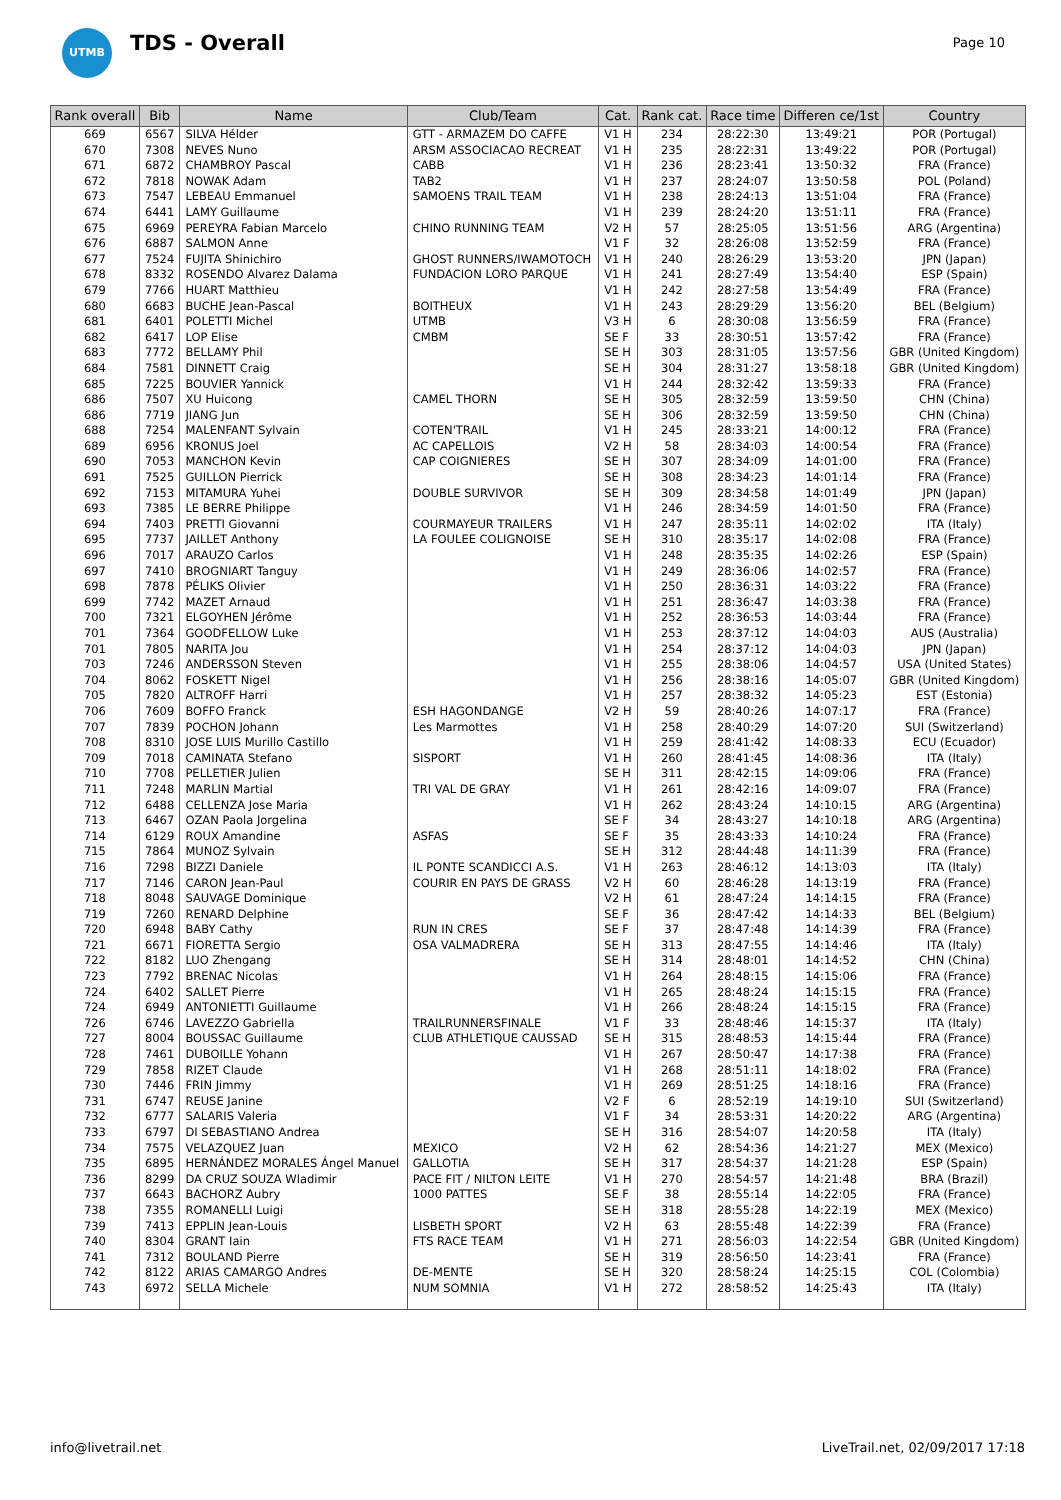UTMB
TDS - Overall
Page 10
| Rank overall | Bib | Name | Club/Team | Cat. | Rank cat. | Race time | Differen ce/1st | Country |
| --- | --- | --- | --- | --- | --- | --- | --- | --- |
| 669 | 6567 | SILVA Hélder | GTT - ARMAZEM DO CAFFE | V1 H | 234 | 28:22:30 | 13:49:21 | POR (Portugal) |
| 670 | 7308 | NEVES Nuno | ARSM ASSOCIACAO RECREAT | V1 H | 235 | 28:22:31 | 13:49:22 | POR (Portugal) |
| 671 | 6872 | CHAMBROY Pascal | CABB | V1 H | 236 | 28:23:41 | 13:50:32 | FRA (France) |
| 672 | 7818 | NOWAK Adam | TAB2 | V1 H | 237 | 28:24:07 | 13:50:58 | POL (Poland) |
| 673 | 7547 | LEBEAU Emmanuel | SAMOENS TRAIL TEAM | V1 H | 238 | 28:24:13 | 13:51:04 | FRA (France) |
| 674 | 6441 | LAMY Guillaume | | V1 H | 239 | 28:24:20 | 13:51:11 | FRA (France) |
| 675 | 6969 | PEREYRA Fabian Marcelo | CHINO RUNNING TEAM | V2 H | 57 | 28:25:05 | 13:51:56 | ARG (Argentina) |
| 676 | 6887 | SALMON Anne | | V1 F | 32 | 28:26:08 | 13:52:59 | FRA (France) |
| 677 | 7524 | FUJITA Shinichiro | GHOST RUNNERS/IWAMOTOCH | V1 H | 240 | 28:26:29 | 13:53:20 | JPN (Japan) |
| 678 | 8332 | ROSENDO Alvarez Dalama | FUNDACION LORO PARQUE | V1 H | 241 | 28:27:49 | 13:54:40 | ESP (Spain) |
| 679 | 7766 | HUART Matthieu | | V1 H | 242 | 28:27:58 | 13:54:49 | FRA (France) |
| 680 | 6683 | BUCHE Jean-Pascal | BOITHEUX | V1 H | 243 | 28:29:29 | 13:56:20 | BEL (Belgium) |
| 681 | 6401 | POLETTI Michel | UTMB | V3 H | 6 | 28:30:08 | 13:56:59 | FRA (France) |
| 682 | 6417 | LOP Elise | CMBM | SE F | 33 | 28:30:51 | 13:57:42 | FRA (France) |
| 683 | 7772 | BELLAMY Phil | | SE H | 303 | 28:31:05 | 13:57:56 | GBR (United Kingdom) |
| 684 | 7581 | DINNETT Craig | | SE H | 304 | 28:31:27 | 13:58:18 | GBR (United Kingdom) |
| 685 | 7225 | BOUVIER Yannick | | V1 H | 244 | 28:32:42 | 13:59:33 | FRA (France) |
| 686 | 7507 | XU Huicong | CAMEL THORN | SE H | 305 | 28:32:59 | 13:59:50 | CHN (China) |
| 686 | 7719 | JIANG Jun | | SE H | 306 | 28:32:59 | 13:59:50 | CHN (China) |
| 688 | 7254 | MALENFANT Sylvain | COTEN'TRAIL | V1 H | 245 | 28:33:21 | 14:00:12 | FRA (France) |
| 689 | 6956 | KRONUS Joel | AC CAPELLOIS | V2 H | 58 | 28:34:03 | 14:00:54 | FRA (France) |
| 690 | 7053 | MANCHON Kevin | CAP COIGNIERES | SE H | 307 | 28:34:09 | 14:01:00 | FRA (France) |
| 691 | 7525 | GUILLON Pierrick | | SE H | 308 | 28:34:23 | 14:01:14 | FRA (France) |
| 692 | 7153 | MITAMURA Yuhei | DOUBLE SURVIVOR | SE H | 309 | 28:34:58 | 14:01:49 | JPN (Japan) |
| 693 | 7385 | LE BERRE Philippe | | V1 H | 246 | 28:34:59 | 14:01:50 | FRA (France) |
| 694 | 7403 | PRETTI Giovanni | COURMAYEUR TRAILERS | V1 H | 247 | 28:35:11 | 14:02:02 | ITA (Italy) |
| 695 | 7737 | JAILLET Anthony | LA FOULEE COLIGNOISE | SE H | 310 | 28:35:17 | 14:02:08 | FRA (France) |
| 696 | 7017 | ARAUZO Carlos | | V1 H | 248 | 28:35:35 | 14:02:26 | ESP (Spain) |
| 697 | 7410 | BROGNIART Tanguy | | V1 H | 249 | 28:36:06 | 14:02:57 | FRA (France) |
| 698 | 7878 | PÉLIKS Olivier | | V1 H | 250 | 28:36:31 | 14:03:22 | FRA (France) |
| 699 | 7742 | MAZET Arnaud | | V1 H | 251 | 28:36:47 | 14:03:38 | FRA (France) |
| 700 | 7321 | ELGOYHEN Jérôme | | V1 H | 252 | 28:36:53 | 14:03:44 | FRA (France) |
| 701 | 7364 | GOODFELLOW Luke | | V1 H | 253 | 28:37:12 | 14:04:03 | AUS (Australia) |
| 701 | 7805 | NARITA Jou | | V1 H | 254 | 28:37:12 | 14:04:03 | JPN (Japan) |
| 703 | 7246 | ANDERSSON Steven | | V1 H | 255 | 28:38:06 | 14:04:57 | USA (United States) |
| 704 | 8062 | FOSKETT Nigel | | V1 H | 256 | 28:38:16 | 14:05:07 | GBR (United Kingdom) |
| 705 | 7820 | ALTROFF Harri | | V1 H | 257 | 28:38:32 | 14:05:23 | EST (Estonia) |
| 706 | 7609 | BOFFO Franck | ESH HAGONDANGE | V2 H | 59 | 28:40:26 | 14:07:17 | FRA (France) |
| 707 | 7839 | POCHON Johann | Les Marmottes | V1 H | 258 | 28:40:29 | 14:07:20 | SUI (Switzerland) |
| 708 | 8310 | JOSE LUIS Murillo Castillo | | V1 H | 259 | 28:41:42 | 14:08:33 | ECU (Ecuador) |
| 709 | 7018 | CAMINATA Stefano | SISPORT | V1 H | 260 | 28:41:45 | 14:08:36 | ITA (Italy) |
| 710 | 7708 | PELLETIER Julien | | SE H | 311 | 28:42:15 | 14:09:06 | FRA (France) |
| 711 | 7248 | MARLIN Martial | TRI VAL DE GRAY | V1 H | 261 | 28:42:16 | 14:09:07 | FRA (France) |
| 712 | 6488 | CELLENZA Jose Maria | | V1 H | 262 | 28:43:24 | 14:10:15 | ARG (Argentina) |
| 713 | 6467 | OZAN Paola Jorgelina | | SE F | 34 | 28:43:27 | 14:10:18 | ARG (Argentina) |
| 714 | 6129 | ROUX Amandine | ASFAS | SE F | 35 | 28:43:33 | 14:10:24 | FRA (France) |
| 715 | 7864 | MUNOZ Sylvain | | SE H | 312 | 28:44:48 | 14:11:39 | FRA (France) |
| 716 | 7298 | BIZZI Daniele | IL PONTE SCANDICCI A.S. | V1 H | 263 | 28:46:12 | 14:13:03 | ITA (Italy) |
| 717 | 7146 | CARON Jean-Paul | COURIR EN PAYS DE GRASS | V2 H | 60 | 28:46:28 | 14:13:19 | FRA (France) |
| 718 | 8048 | SAUVAGE Dominique | | V2 H | 61 | 28:47:24 | 14:14:15 | FRA (France) |
| 719 | 7260 | RENARD Delphine | | SE F | 36 | 28:47:42 | 14:14:33 | BEL (Belgium) |
| 720 | 6948 | BABY Cathy | RUN IN CRES | SE F | 37 | 28:47:48 | 14:14:39 | FRA (France) |
| 721 | 6671 | FIORETTA Sergio | OSA VALMADRERA | SE H | 313 | 28:47:55 | 14:14:46 | ITA (Italy) |
| 722 | 8182 | LUO Zhengang | | SE H | 314 | 28:48:01 | 14:14:52 | CHN (China) |
| 723 | 7792 | BRENAC Nicolas | | V1 H | 264 | 28:48:15 | 14:15:06 | FRA (France) |
| 724 | 6402 | SALLET Pierre | | V1 H | 265 | 28:48:24 | 14:15:15 | FRA (France) |
| 724 | 6949 | ANTONIETTI Guillaume | | V1 H | 266 | 28:48:24 | 14:15:15 | FRA (France) |
| 726 | 6746 | LAVEZZO Gabriella | TRAILRUNNERSFINALE | V1 F | 33 | 28:48:46 | 14:15:37 | ITA (Italy) |
| 727 | 8004 | BOUSSAC Guillaume | CLUB ATHLETIQUE CAUSSAD | SE H | 315 | 28:48:53 | 14:15:44 | FRA (France) |
| 728 | 7461 | DUBOILLE Yohann | | V1 H | 267 | 28:50:47 | 14:17:38 | FRA (France) |
| 729 | 7858 | RIZET Claude | | V1 H | 268 | 28:51:11 | 14:18:02 | FRA (France) |
| 730 | 7446 | FRIN Jimmy | | V1 H | 269 | 28:51:25 | 14:18:16 | FRA (France) |
| 731 | 6747 | REUSE Janine | | V2 F | 6 | 28:52:19 | 14:19:10 | SUI (Switzerland) |
| 732 | 6777 | SALARIS Valeria | | V1 F | 34 | 28:53:31 | 14:20:22 | ARG (Argentina) |
| 733 | 6797 | DI SEBASTIANO Andrea | | SE H | 316 | 28:54:07 | 14:20:58 | ITA (Italy) |
| 734 | 7575 | VELAZQUEZ Juan | MEXICO | V2 H | 62 | 28:54:36 | 14:21:27 | MEX (Mexico) |
| 735 | 6895 | HERNÁNDEZ MORALES Ángel Manuel | GALLOTIA | SE H | 317 | 28:54:37 | 14:21:28 | ESP (Spain) |
| 736 | 8299 | DA CRUZ SOUZA Wladimir | PACE FIT / NILTON LEITE | V1 H | 270 | 28:54:57 | 14:21:48 | BRA (Brazil) |
| 737 | 6643 | BACHORZ Aubry | 1000 PATTES | SE F | 38 | 28:55:14 | 14:22:05 | FRA (France) |
| 738 | 7355 | ROMANELLI Luigi | | SE H | 318 | 28:55:28 | 14:22:19 | MEX (Mexico) |
| 739 | 7413 | EPPLIN Jean-Louis | LISBETH SPORT | V2 H | 63 | 28:55:48 | 14:22:39 | FRA (France) |
| 740 | 8304 | GRANT Iain | FTS RACE TEAM | V1 H | 271 | 28:56:03 | 14:22:54 | GBR (United Kingdom) |
| 741 | 7312 | BOULAND Pierre | | SE H | 319 | 28:56:50 | 14:23:41 | FRA (France) |
| 742 | 8122 | ARIAS CAMARGO Andres | DE-MENTE | SE H | 320 | 28:58:24 | 14:25:15 | COL (Colombia) |
| 743 | 6972 | SELLA Michele | NUM SOMNIA | V1 H | 272 | 28:58:52 | 14:25:43 | ITA (Italy) |
info@livetrail.net LiveTrail.net, 02/09/2017 17:18